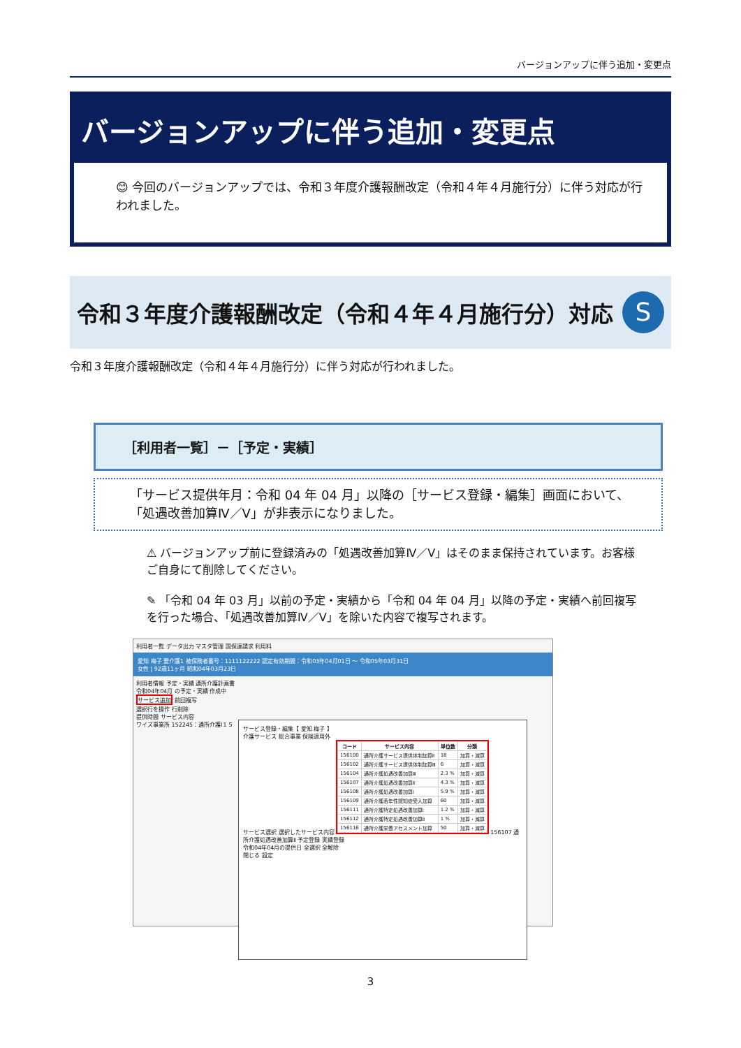バージョンアップに伴う追加・変更点
バージョンアップに伴う追加・変更点
😊 今回のバージョンアップでは、令和３年度介護報酬改定（令和４年４月施行分）に伴う対応が行われました。
令和３年度介護報酬改定（令和４年４月施行分）対応
S
令和３年度介護報酬改定（令和４年４月施行分）に伴う対応が行われました。
［利用者一覧］－［予定・実績］
「サービス提供年月：令和 04 年 04 月」以降の［サービス登録・編集］画面において、「処遇改善加算Ⅳ／Ⅴ」が非表示になりました。
⚠ バージョンアップ前に登録済みの「処遇改善加算Ⅳ／Ⅴ」はそのまま保持されています。お客様ご自身にて削除してください。
✎ 「令和 04 年 03 月」以前の予定・実績から「令和 04 年 04 月」以降の予定・実績へ前回複写を行った場合、「処遇改善加算Ⅳ／Ⅴ」を除いた内容で複写されます。
利用者一覧 データ出力 マスタ管理 国保連請求 利用料
愛知 梅子 要介護1 被保険者番号：1111122222 認定有効期間：令和03年04月01日 ～ 令和05年03月31日
女性 | 92歳11ヶ月 昭和04年03月23日
利用者情報 予定・実績 通所介護計画書
令和04年04月 の予定・実績 作成中
サービス追加 前回複写
選択行を操作 行削除
提供時間 サービス内容
ワイズ事業所 152245：通所介護Ⅰ１５
サービス登録・編集【 愛知 梅子 】
介護サービス 総合事業 保険適用外
サービス選択 選択したサービス内容
| コード | サービス内容 | 単位数 | 分類 |
| --- | --- | --- | --- |
| 156100 | 通所介護サービス提供体制加算Ⅱ | 18 | 加算・減算 |
| 156102 | 通所介護サービス提供体制加算Ⅲ | 6 | 加算・減算 |
| 156104 | 通所介護処遇改善加算Ⅲ | 2.3 % | 加算・減算 |
| 156107 | 通所介護処遇改善加算Ⅱ | 4.3 % | 加算・減算 |
| 156108 | 通所介護処遇改善加算Ⅰ | 5.9 % | 加算・減算 |
| 156109 | 通所介護若年性認知症受入加算 | 60 | 加算・減算 |
| 156111 | 通所介護特定処遇改善加算Ⅰ | 1.2 % | 加算・減算 |
| 156112 | 通所介護特定処遇改善加算Ⅱ | 1 % | 加算・減算 |
| 156116 | 通所介護栄養アセスメント加算 | 50 | 加算・減算 |
156107 通所介護処遇改善加算Ⅱ 予定登録 実績登録
令和04年04月の提供日 全選択 全解除
閉じる 設定
3